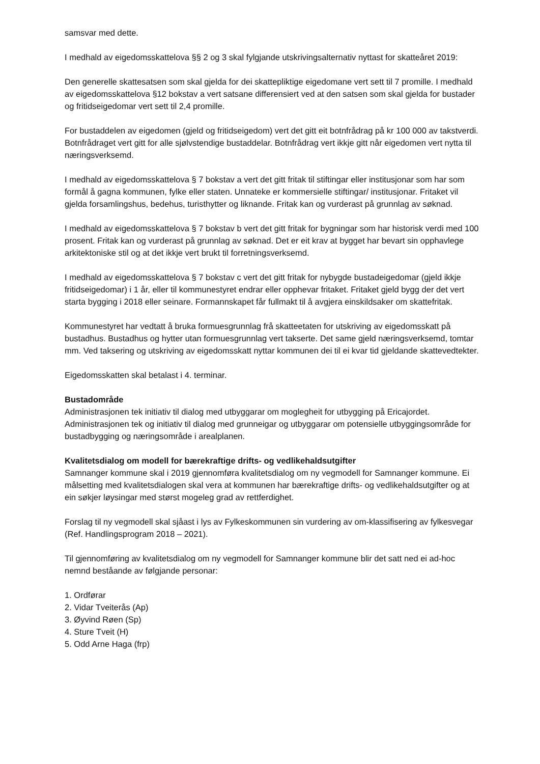samsvar med dette.
I medhald av eigedomsskattelova §§ 2 og 3 skal fylgjande utskrivingsalternativ nyttast for skatteåret 2019:
Den generelle skattesatsen som skal gjelda for dei skattepliktige eigedomane vert sett til 7 promille. I medhald av eigedomsskattelova §12 bokstav a vert satsane differensiert ved at den satsen som skal gjelda for bustader og fritidseigedomar vert sett til 2,4 promille.
For bustaddelen av eigedomen (gjeld og fritidseigedom) vert det gitt eit botnfrådrag på kr 100 000 av takstverdi. Botnfrådraget vert gitt for alle sjølvstendige bustaddelar. Botnfrådrag vert ikkje gitt når eigedomen vert nytta til næringsverksemd.
I medhald av eigedomsskattelova § 7 bokstav a vert det gitt fritak til stiftingar eller institusjonar som har som formål å gagna kommunen, fylke eller staten. Unnateke er kommersielle stiftingar/ institusjonar. Fritaket vil gjelda forsamlingshus, bedehus, turisthytter og liknande. Fritak kan og vurderast på grunnlag av søknad.
I medhald av eigedomsskattelova § 7 bokstav b vert det gitt fritak for bygningar som har historisk verdi med 100 prosent. Fritak kan og vurderast på grunnlag av søknad. Det er eit krav at bygget har bevart sin opphavlege arkitektoniske stil og at det ikkje vert brukt til forretningsverksemd.
I medhald av eigedomsskattelova § 7 bokstav c vert det gitt fritak for nybygde bustadeigedomar (gjeld ikkje fritidseigedomar) i 1 år, eller til kommunestyret endrar eller opphevar fritaket. Fritaket gjeld bygg der det vert starta bygging i 2018 eller seinare. Formannskapet får fullmakt til å avgjera einskildsaker om skattefritak.
Kommunestyret har vedtatt å bruka formuesgrunnlag frå skatteetaten for utskriving av eigedomsskatt på bustadhus. Bustadhus og hytter utan formuesgrunnlag vert takserte. Det same gjeld næringsverksemd, tomtar mm. Ved taksering og utskriving av eigedomsskatt nyttar kommunen dei til ei kvar tid gjeldande skattevedtekter.
Eigedomsskatten skal betalast i 4. terminar.
Bustadområde
Administrasjonen tek initiativ til dialog med utbyggarar om moglegheit for utbygging på Ericajordet. Administrasjonen tek og initiativ til dialog med grunneigar og utbyggarar om potensielle utbyggingsområde for bustadbygging og næringsområde i arealplanen.
Kvalitetsdialog om modell for bærekraftige drifts- og vedlikehaldsutgifter
Samnanger kommune skal i 2019 gjennomføra kvalitetsdialog om ny vegmodell for Samnanger kommune. Ei målsetting med kvalitetsdialogen skal vera at kommunen har bærekraftige drifts- og vedlikehaldsutgifter og at ein søkjer løysingar med størst mogeleg grad av rettferdighet.
Forslag til ny vegmodell skal sjåast i lys av Fylkeskommunen sin vurdering av om-klassifisering av fylkesvegar (Ref. Handlingsprogram 2018 – 2021).
Til gjennomføring av kvalitetsdialog om ny vegmodell for Samnanger kommune blir det satt ned ei ad-hoc nemnd beståande av følgjande personar:
1. Ordførar
2. Vidar Tveiterås (Ap)
3. Øyvind Røen (Sp)
4. Sture Tveit (H)
5. Odd Arne Haga (frp)